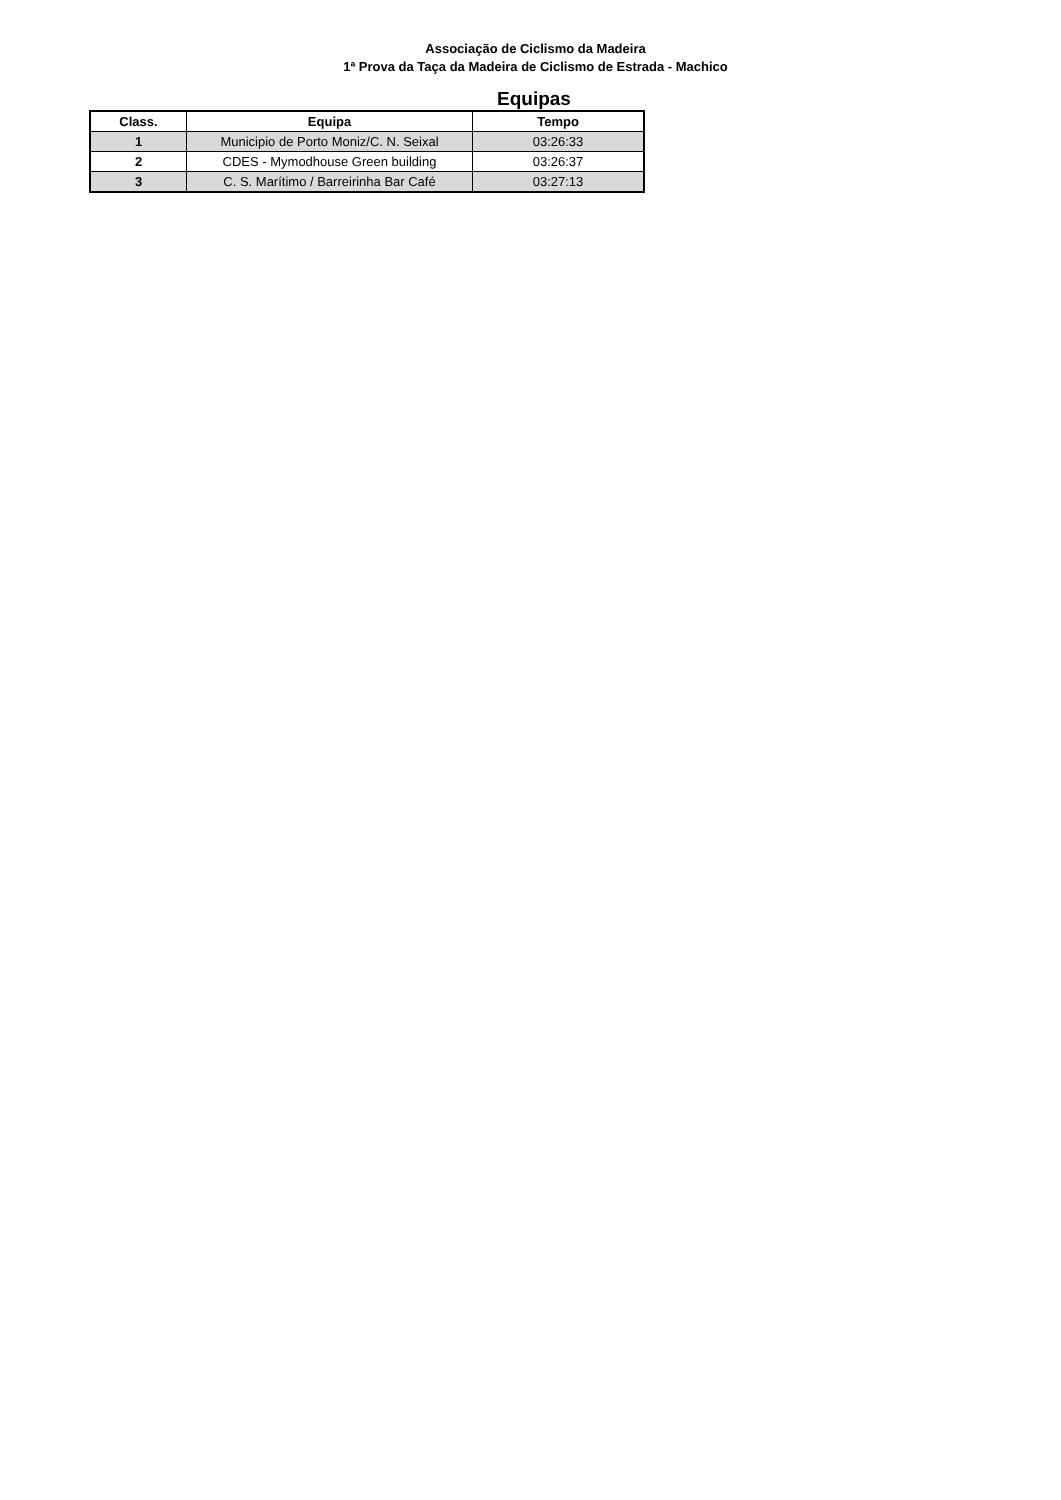Associação de Ciclismo da Madeira
1ª Prova da Taça da Madeira de Ciclismo de Estrada - Machico
Equipas
| Class. | Equipa | Tempo |
| --- | --- | --- |
| 1 | Municipio de Porto Moniz/C. N. Seixal | 03:26:33 |
| 2 | CDES - Mymodhouse Green building | 03:26:37 |
| 3 | C. S. Marítimo / Barreirinha Bar Café | 03:27:13 |